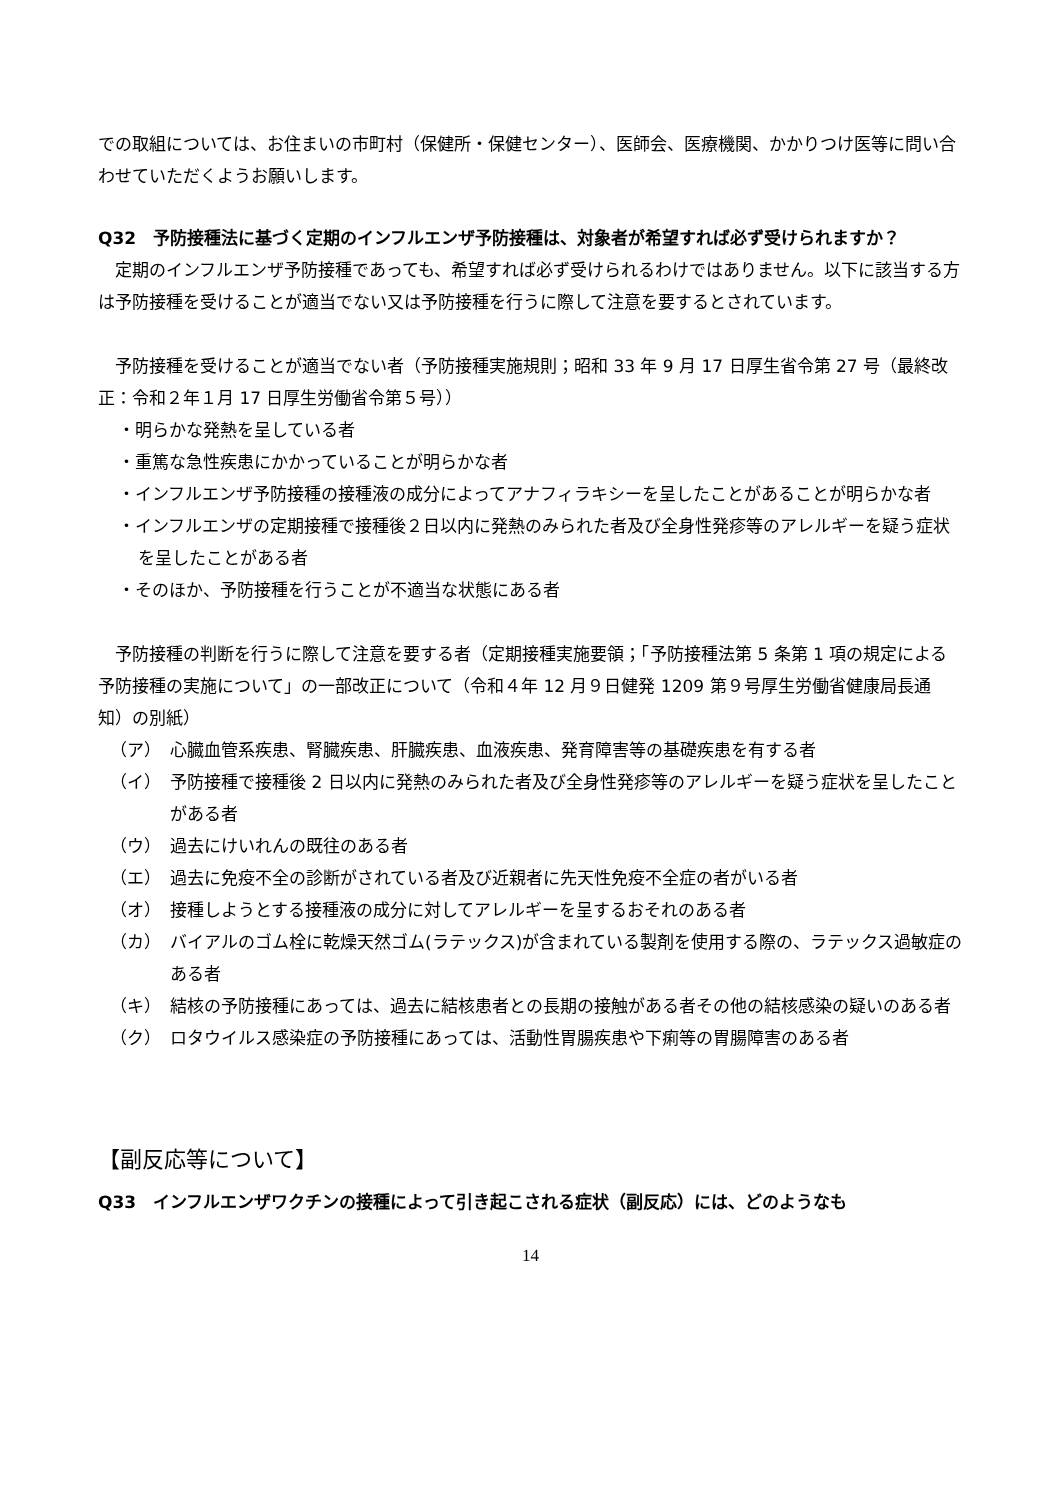での取組については、お住まいの市町村（保健所・保健センター）、医師会、医療機関、かかりつけ医等に問い合わせていただくようお願いします。
Q32　予防接種法に基づく定期のインフルエンザ予防接種は、対象者が希望すれば必ず受けられますか？
　定期のインフルエンザ予防接種であっても、希望すれば必ず受けられるわけではありません。以下に該当する方は予防接種を受けることが適当でない又は予防接種を行うに際して注意を要するとされています。
　予防接種を受けることが適当でない者（予防接種実施規則；昭和 33 年 9 月 17 日厚生省令第 27 号（最終改正：令和２年１月 17 日厚生労働省令第５号））
・明らかな発熱を呈している者
・重篤な急性疾患にかかっていることが明らかな者
・インフルエンザ予防接種の接種液の成分によってアナフィラキシーを呈したことがあることが明らかな者
・インフルエンザの定期接種で接種後２日以内に発熱のみられた者及び全身性発疹等のアレルギーを疑う症状を呈したことがある者
・そのほか、予防接種を行うことが不適当な状態にある者
　予防接種の判断を行うに際して注意を要する者（定期接種実施要領；「予防接種法第 5 条第 1 項の規定による予防接種の実施について」の一部改正について（令和４年 12 月９日健発 1209 第９号厚生労働省健康局長通知）の別紙）
（ア） 心臓血管系疾患、腎臓疾患、肝臓疾患、血液疾患、発育障害等の基礎疾患を有する者
（イ） 予防接種で接種後 2 日以内に発熱のみられた者及び全身性発疹等のアレルギーを疑う症状を呈したことがある者
（ウ） 過去にけいれんの既往のある者
（エ） 過去に免疫不全の診断がされている者及び近親者に先天性免疫不全症の者がいる者
（オ） 接種しようとする接種液の成分に対してアレルギーを呈するおそれのある者
（カ） バイアルのゴム栓に乾燥天然ゴム(ラテックス)が含まれている製剤を使用する際の、ラテックス過敏症のある者
（キ） 結核の予防接種にあっては、過去に結核患者との長期の接触がある者その他の結核感染の疑いのある者
（ク） ロタウイルス感染症の予防接種にあっては、活動性胃腸疾患や下痢等の胃腸障害のある者
【副反応等について】
Q33　インフルエンザワクチンの接種によって引き起こされる症状（副反応）には、どのようなも
14